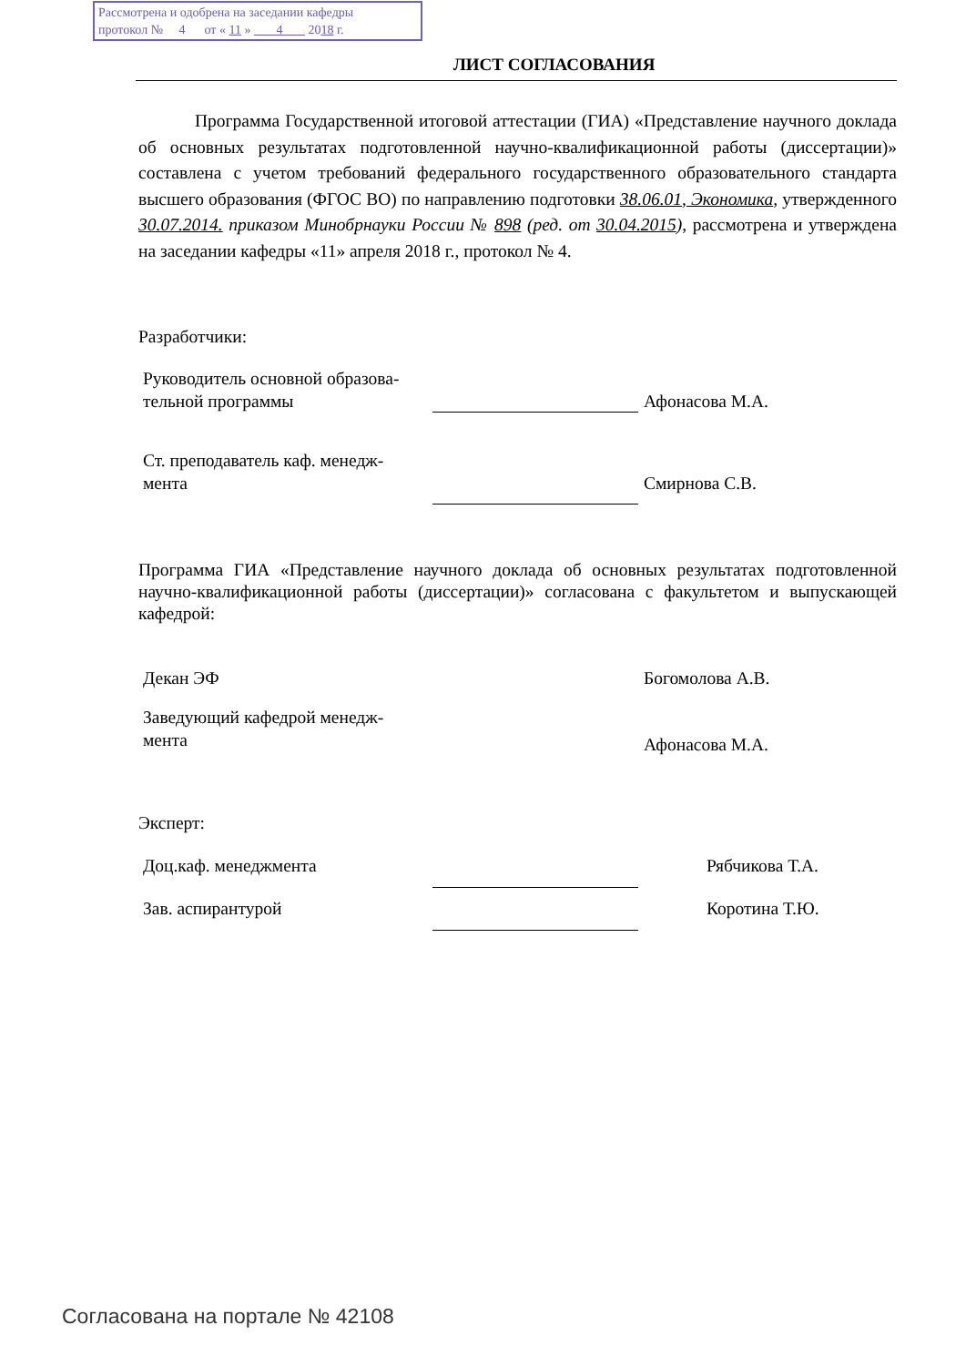Рассмотрена и одобрена на заседании кафедры
протокол № 4 от « 11 » 4 2018 г.
ЛИСТ СОГЛАСОВАНИЯ
Программа Государственной итоговой аттестации (ГИА) «Представление научного доклада об основных результатах подготовленной научно-квалификационной работы (диссертации)» составлена с учетом требований федерального государственного образовательного стандарта высшего образования (ФГОС ВО) по направлению подготовки 38.06.01, Экономика, утвержденного 30.07.2014. приказом Минобрнауки России № 898 (ред. от 30.04.2015), рассмотрена и утверждена на заседании кафедры «11» апреля 2018 г., протокол № 4.
Разработчики:
Руководитель основной образова-
тельной программы
Афонасова М.А.
Ст. преподаватель каф. менедж-
мента
Смирнова С.В.
Программа ГИА «Представление научного доклада об основных результатах подготовленной научно-квалификационной работы (диссертации)» согласована с факультетом и выпускающей кафедрой:
Декан ЭФ Богомолова А.В.
Заведующий кафедрой менедж-
мента
Афонасова М.А.
Эксперт:
Доц.каф. менеджмента Рябчикова Т.А.
Зав. аспирантурой Коротина Т.Ю.
Согласована на портале № 42108